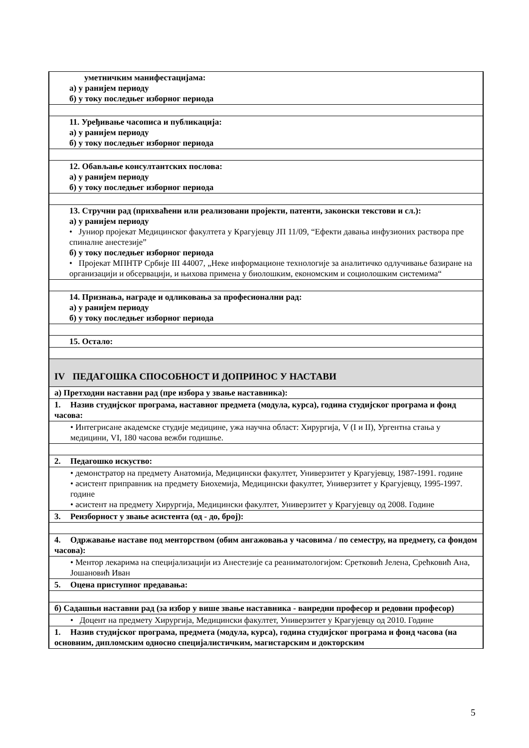| уметничким манифестацијама: а) у ранијем периоду б) у току последњег изборног периода |
| 11. Уређивање часописа и публикација: а) у ранијем периоду б) у току последњег изборног периода |
| 12. Обављање консултантских послова: а) у ранијем периоду б) у току последњег изборног периода |
| 13. Стручни рад (прихваћени или реализовани пројекти, патенти, законски текстови и сл.): а) у ранијем периоду • Јуниор пројекат Медицинског факултета у Крагујевцу ЈП 11/09, “Ефекти давања инфузионих раствора пре спиналне анестезије” б) у току последњег изборног периода • Пројекат МПНТР Србије III 44007, „Неке информационе технологије за аналитичко одлучивање базиране на организацији и обсервацији, и њихова примена у биолошким, економским и социолошким системима“ |
| 14. Признања, награде и одликовања за професионални рад: а) у ранијем периоду б) у току последњег изборног периода |
| 15. Остало: |
| IV ПЕДАГОШКА СПОСОБНОСТ И ДОПРИНОС У НАСТАВИ |
| а) Претходни наставни рад (пре избора у звање наставника): |
| 1. Назив студијског програма, наставног предмета (модула, курса), година студијског програма и фонд часова: |
| • Интегрисане академске студије медицине, ужа научна област: Хирургија, V (I и II), Ургентна стања у медицини, VI, 180 часова вежби годишње. |
| 2. Педагошко искуство: |
| • демонстратор на предмету Анатомија, Медицински факултет, Универзитет у Крагујевцу, 1987-1991. године • асистент приправник на предмету Биохемија, Медицински факултет, Универзитет у Крагујевцу, 1995-1997. године • асистент на предмету Хирургија, Медицински факултет, Универзитет у Крагујевцу од 2008. Године |
| 3. Реизборност у звање асистента (од - до, број): |
| 4. Одржавање наставе под менторством (обим ангажовања у часовима / по семестру, на предмету, са фондом часова): |
| • Ментор лекарима на специјализацији из Анестезије са реаниматологијом: Сретковић Јелена, Срећковић Ана, Јошановић Иван |
| 5. Оцена приступног предавања: |
| б) Садашњи наставни рад (за избор у више звање наставника - ванредни професор и редовни професор) |
| • Доцент на предмету Хирургија, Медицински факултет, Универзитет у Крагујевцу од 2010. Године |
| 1. Назив студијског програма, предмета (модула, курса), година студијског програма и фонд часова (на основним, дипломским односно специјалистичким, магистарским и докторским |
5